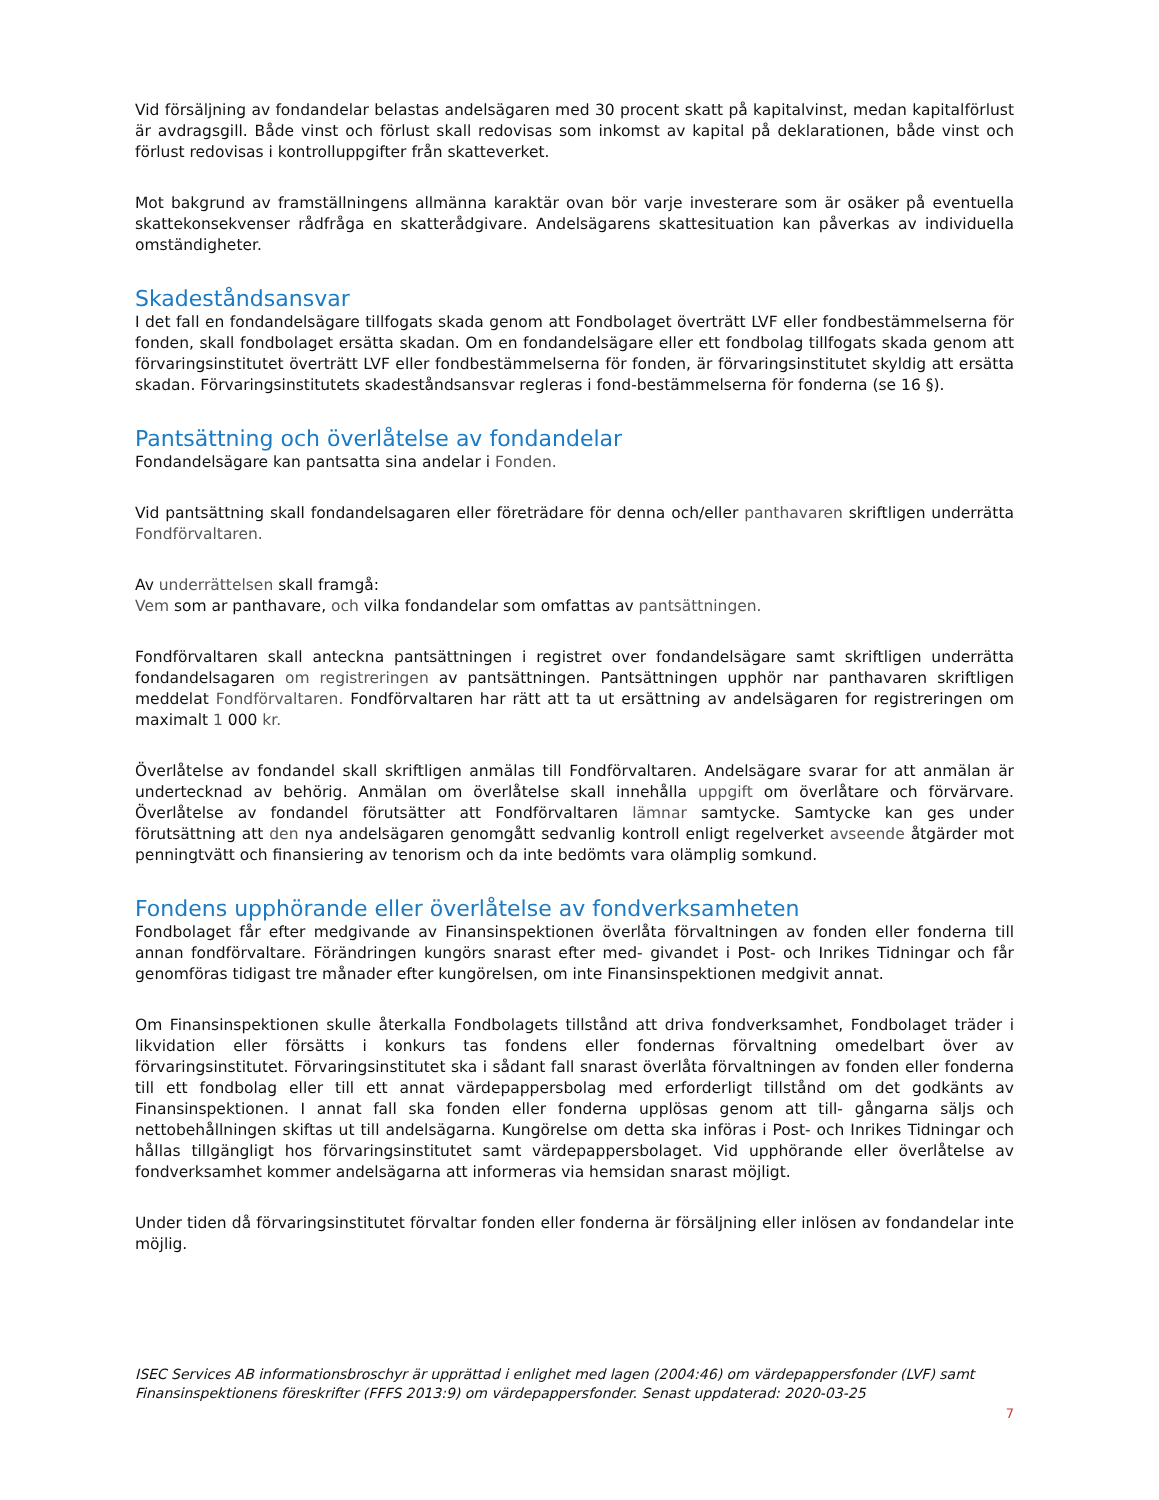Vid försäljning av fondandelar belastas andelsägaren med 30 procent skatt på kapitalvinst, medan kapitalförlust är avdragsgill. Både vinst och förlust skall redovisas som inkomst av kapital på deklarationen, både vinst och förlust redovisas i kontrolluppgifter från skatteverket.
Mot bakgrund av framställningens allmänna karaktär ovan bör varje investerare som är osäker på eventuella skattekonsekvenser rådfråga en skatterådgivare. Andelsägarens skattesituation kan påverkas av individuella omständigheter.
Skadeståndsansvar
I det fall en fondandelsägare tillfogats skada genom att Fondbolaget överträtt LVF eller fondbestämmelserna för fonden, skall fondbolaget ersätta skadan. Om en fondandelsägare eller ett fondbolag tillfogats skada genom att förvaringsinstitutet överträtt LVF eller fondbestämmelserna för fonden, är förvaringsinstitutet skyldig att ersätta skadan. Förvaringsinstitutets skadeståndsansvar regleras i fond-bestämmelserna för fonderna (se 16 §).
Pantsättning och överlåtelse av fondandelar
Fondandelsägare kan pantsatta sina andelar i Fonden.
Vid pantsättning skall fondandelsagaren eller företrädare för denna och/eller panthavaren skriftligen underrätta Fondförvaltaren.
Av underrättelsen skall framgå:
Vem som ar panthavare, och vilka fondandelar som omfattas av pantsättningen.
Fondförvaltaren skall anteckna pantsättningen i registret over fondandelsägare samt skriftligen underrätta fondandelsagaren om registreringen av pantsättningen. Pantsättningen upphör nar panthavaren skriftligen meddelat Fondförvaltaren. Fondförvaltaren har rätt att ta ut ersättning av andelsägaren for registreringen om maximalt 1 000 kr.
Överlåtelse av fondandel skall skriftligen anmälas till Fondförvaltaren. Andelsägare svarar for att anmälan är undertecknad av behörig. Anmälan om överlåtelse skall innehålla uppgift om överlåtare och förvärvare. Överlåtelse av fondandel förutsätter att Fondförvaltaren lämnar samtycke. Samtycke kan ges under förutsättning att den nya andelsägaren genomgått sedvanlig kontroll enligt regelverket avseende åtgärder mot penningtvätt och finansiering av tenorism och da inte bedömts vara olämplig somkund.
Fondens upphörande eller överlåtelse av fondverksamheten
Fondbolaget får efter medgivande av Finansinspektionen överlåta förvaltningen av fonden eller fonderna till annan fondförvaltare. Förändringen kungörs snarast efter med- givandet i Post- och Inrikes Tidningar och får genomföras tidigast tre månader efter kungörelsen, om inte Finansinspektionen medgivit annat.
Om Finansinspektionen skulle återkalla Fondbolagets tillstånd att driva fondverksamhet, Fondbolaget träder i likvidation eller försätts i konkurs tas fondens eller fondernas förvaltning omedelbart över av förvaringsinstitutet. Förvaringsinstitutet ska i sådant fall snarast överlåta förvaltningen av fonden eller fonderna till ett fondbolag eller till ett annat värdepappersbolag med erforderligt tillstånd om det godkänts av Finansinspektionen. I annat fall ska fonden eller fonderna upplösas genom att till- gångarna säljs och nettobehållningen skiftas ut till andelsägarna. Kungörelse om detta ska införas i Post- och Inrikes Tidningar och hållas tillgängligt hos förvaringsinstitutet samt värdepappersbolaget. Vid upphörande eller överlåtelse av fondverksamhet kommer andelsägarna att informeras via hemsidan snarast möjligt.
Under tiden då förvaringsinstitutet förvaltar fonden eller fonderna är försäljning eller inlösen av fondandelar inte möjlig.
ISEC Services AB informationsbroschyr är upprättad i enlighet med lagen (2004:46) om värdepappersfonder (LVF) samt Finansinspektionens föreskrifter (FFFS 2013:9) om värdepappersfonder. Senast uppdaterad: 2020-03-25
7